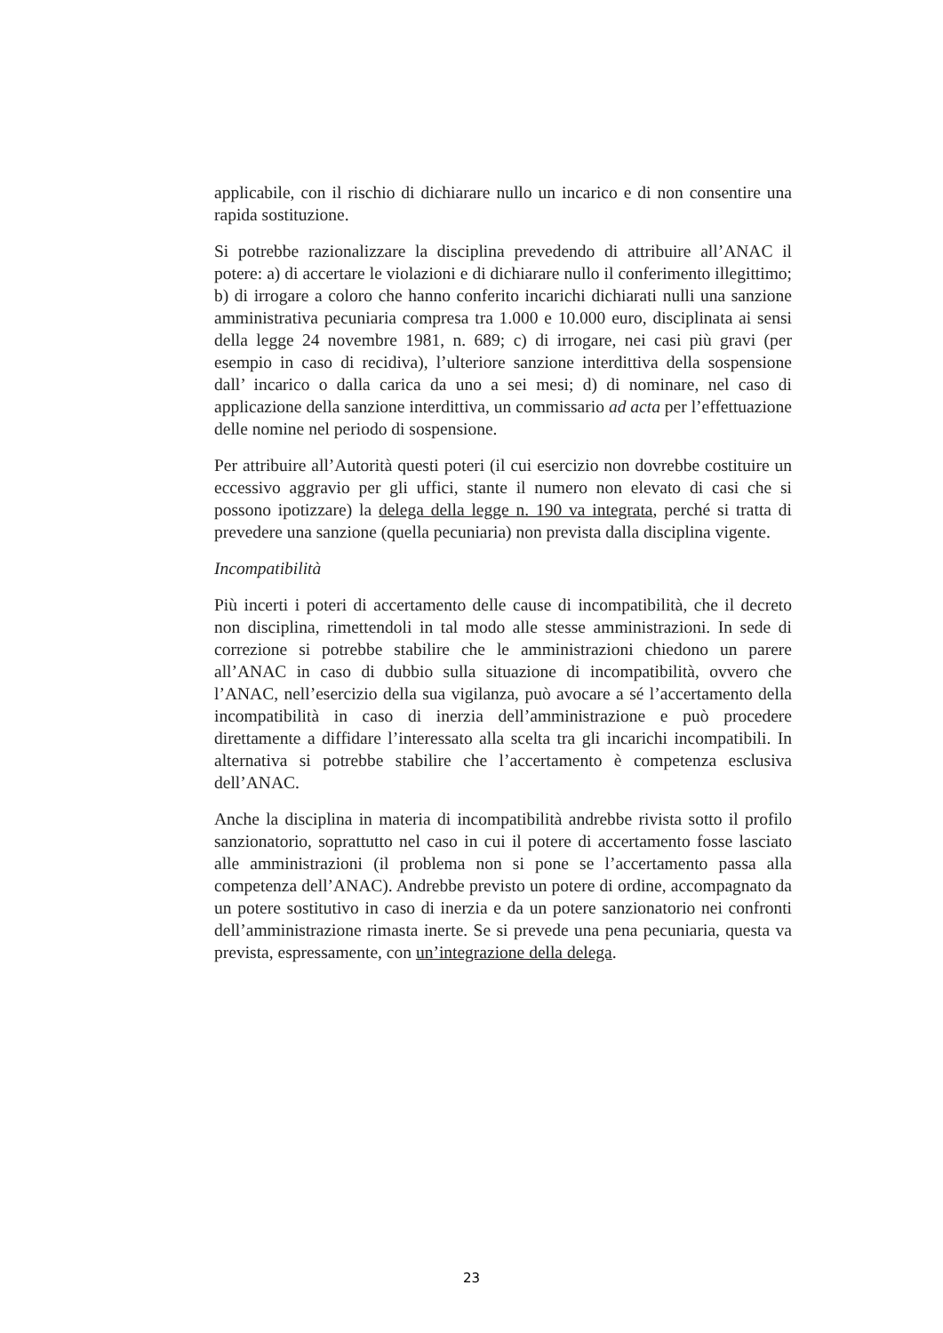applicabile, con il rischio di dichiarare nullo un incarico e di non consentire una rapida sostituzione.
Si potrebbe razionalizzare la disciplina prevedendo di attribuire all’ANAC il potere: a) di accertare le violazioni e di dichiarare nullo il conferimento illegittimo; b) di irrogare a coloro che hanno conferito incarichi dichiarati nulli una sanzione amministrativa pecuniaria compresa tra 1.000 e 10.000 euro, disciplinata ai sensi della legge 24 novembre 1981, n. 689; c) di irrogare, nei casi più gravi (per esempio in caso di recidiva), l’ulteriore sanzione interdittiva della sospensione dall’ incarico o dalla carica da uno a sei mesi; d) di nominare, nel caso di applicazione della sanzione interdittiva, un commissario ad acta per l’effettuazione delle nomine nel periodo di sospensione.
Per attribuire all’Autorità questi poteri (il cui esercizio non dovrebbe costituire un eccessivo aggravio per gli uffici, stante il numero non elevato di casi che si possono ipotizzare) la delega della legge n. 190 va integrata, perché si tratta di prevedere una sanzione (quella pecuniaria) non prevista dalla disciplina vigente.
Incompatibilità
Più incerti i poteri di accertamento delle cause di incompatibilità, che il decreto non disciplina, rimettendoli in tal modo alle stesse amministrazioni. In sede di correzione si potrebbe stabilire che le amministrazioni chiedono un parere all’ANAC in caso di dubbio sulla situazione di incompatibilità, ovvero che l’ANAC, nell’esercizio della sua vigilanza, può avocare a sé l’accertamento della incompatibilità in caso di inerzia dell’amministrazione e può procedere direttamente a diffidare l’interessato alla scelta tra gli incarichi incompatibili. In alternativa si potrebbe stabilire che l’accertamento è competenza esclusiva dell’ANAC.
Anche la disciplina in materia di incompatibilità andrebbe rivista sotto il profilo sanzionatorio, soprattutto nel caso in cui il potere di accertamento fosse lasciato alle amministrazioni (il problema non si pone se l’accertamento passa alla competenza dell’ANAC). Andrebbe previsto un potere di ordine, accompagnato da un potere sostitutivo in caso di inerzia e da un potere sanzionatorio nei confronti dell’amministrazione rimasta inerte. Se si prevede una pena pecuniaria, questa va prevista, espressamente, con un’integrazione della delega.
23